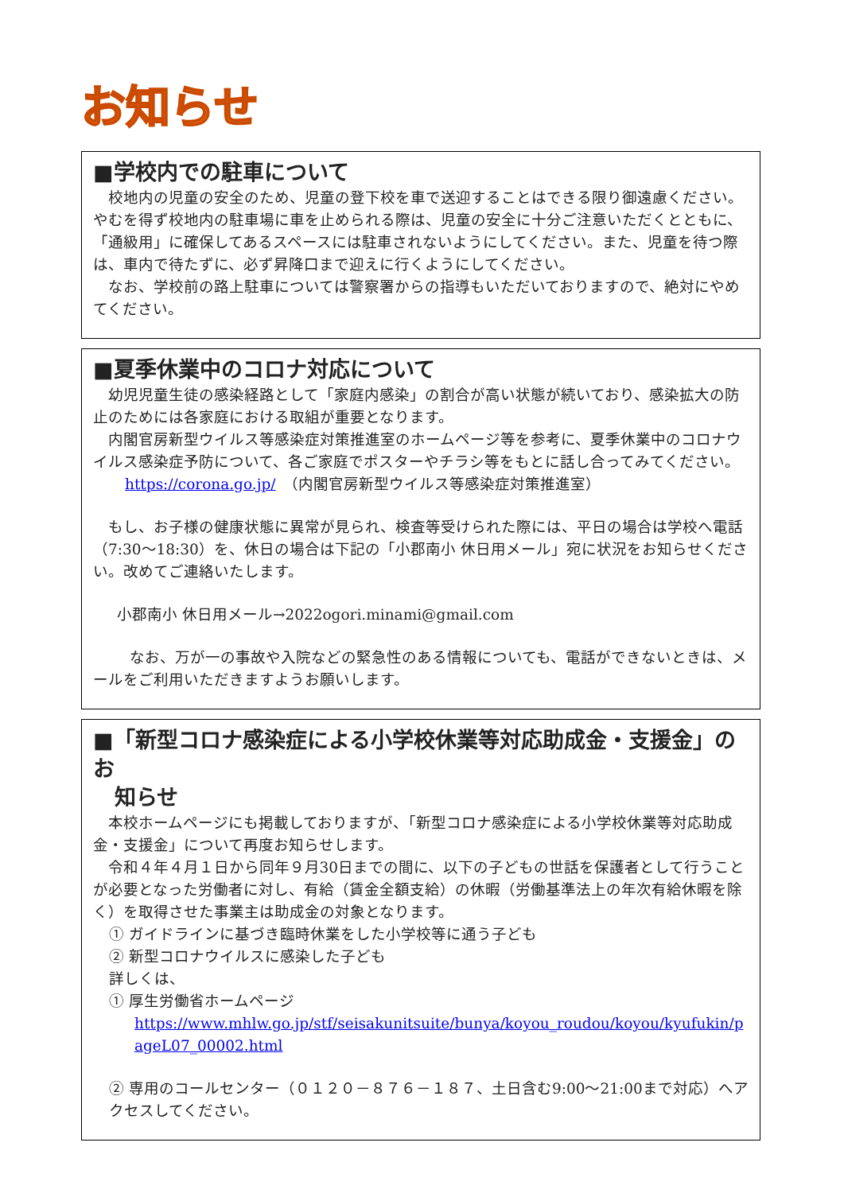お知らせ
■学校内での駐車について
校地内の児童の安全のため、児童の登下校を車で送迎することはできる限り御遠慮ください。やむを得ず校地内の駐車場に車を止められる際は、児童の安全に十分ご注意いただくとともに、「通級用」に確保してあるスペースには駐車されないようにしてください。また、児童を待つ際は、車内で待たずに、必ず昇降口まで迎えに行くようにしてください。
なお、学校前の路上駐車については警察署からの指導もいただいておりますので、絶対にやめてください。
■夏季休業中のコロナ対応について
幼児児童生徒の感染経路として「家庭内感染」の割合が高い状態が続いており、感染拡大の防止のためには各家庭における取組が重要となります。
内閣官房新型ウイルス等感染症対策推進室のホームページ等を参考に、夏季休業中のコロナウイルス感染症予防について、各ご家庭でポスターやチラシ等をもとに話し合ってみてください。
https://corona.go.jp/　（内閣官房新型ウイルス等感染症対策推進室）
もし、お子様の健康状態に異常が見られ、検査等受けられた際には、平日の場合は学校へ電話（7:30～18:30）を、休日の場合は下記の「小郡南小 休日用メール」宛に状況をお知らせください。改めてご連絡いたします。
小郡南小 休日用メール→2022ogori.minami@gmail.com
なお、万が一の事故や入院などの緊急性のある情報についても、電話ができないときは、メールをご利用いただきますようお願いします。
■「新型コロナ感染症による小学校休業等対応助成金・支援金」のお
　知らせ
本校ホームページにも掲載しておりますが、「新型コロナ感染症による小学校休業等対応助成金・支援金」について再度お知らせします。
令和４年４月１日から同年９月30日までの間に、以下の子どもの世話を保護者として行うことが必要となった労働者に対し、有給（賃金全額支給）の休暇（労働基準法上の年次有給休暇を除く）を取得させた事業主は助成金の対象となります。
① ガイドラインに基づき臨時休業をした小学校等に通う子ども
② 新型コロナウイルスに感染した子ども
詳しくは、
① 厚生労働省ホームページ
https://www.mhlw.go.jp/stf/seisakunitsuite/bunya/koyou_roudou/koyou/kyufukin/pageL07_00002.html
② 専用のコールセンター（０１２０－８７６－１８７、土日含む9:00～21:00まで対応）へアクセスしてください。